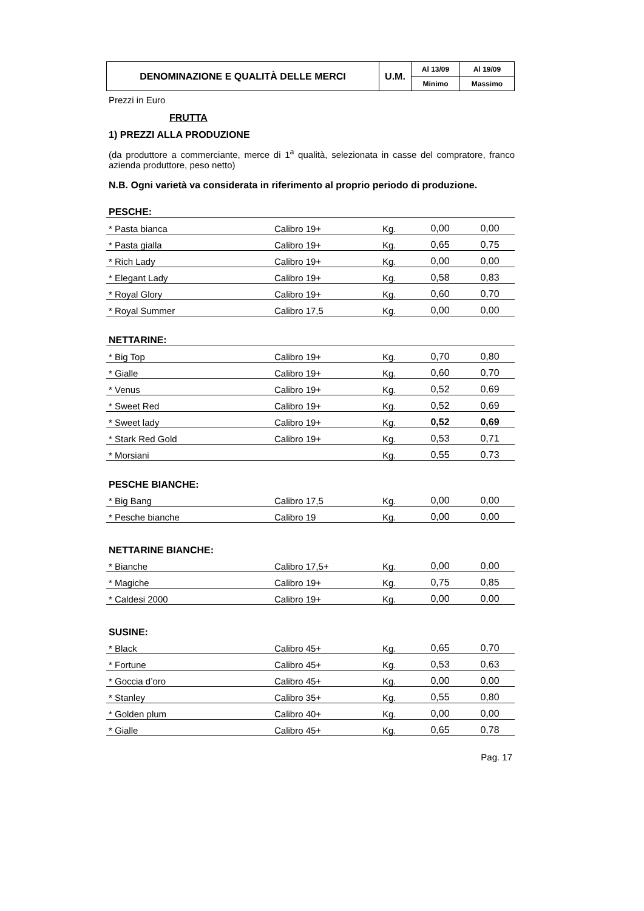| DENOMINAZIONE E QUALITÀ DELLE MERCI | U.M. | Al 13/09 | Al 19/09 |
| | | Minimo | Massimo |
Prezzi in Euro
FRUTTA
1) PREZZI ALLA PRODUZIONE
(da produttore a commerciante, merce di 1<sup>a</sup> qualità, selezionata in casse del compratore, franco azienda produttore, peso netto)
N.B. Ogni varietà va considerata in riferimento al proprio periodo di produzione.
PESCHE:
| * Pasta bianca | Calibro 19+ | Kg. | 0,00 | 0,00 |
| * Pasta gialla | Calibro 19+ | Kg. | 0,65 | 0,75 |
| * Rich Lady | Calibro 19+ | Kg. | 0,00 | 0,00 |
| * Elegant Lady | Calibro 19+ | Kg. | 0,58 | 0,83 |
| * Royal Glory | Calibro 19+ | Kg. | 0,60 | 0,70 |
| * Royal Summer | Calibro 17,5 | Kg. | 0,00 | 0,00 |
NETTARINE:
| * Big Top | Calibro 19+ | Kg. | 0,70 | 0,80 |
| * Gialle | Calibro 19+ | Kg. | 0,60 | 0,70 |
| * Venus | Calibro 19+ | Kg. | 0,52 | 0,69 |
| * Sweet Red | Calibro 19+ | Kg. | 0,52 | 0,69 |
| * Sweet lady | Calibro 19+ | Kg. | 0,52 | 0,69 |
| * Stark Red Gold | Calibro 19+ | Kg. | 0,53 | 0,71 |
| * Morsiani | | Kg. | 0,55 | 0,73 |
PESCHE BIANCHE:
| * Big Bang | Calibro 17,5 | Kg. | 0,00 | 0,00 |
| * Pesche bianche | Calibro 19 | Kg. | 0,00 | 0,00 |
NETTARINE BIANCHE:
| * Bianche | Calibro 17,5+ | Kg. | 0,00 | 0,00 |
| * Magiche | Calibro 19+ | Kg. | 0,75 | 0,85 |
| * Caldesi 2000 | Calibro 19+ | Kg. | 0,00 | 0,00 |
SUSINE:
| * Black | Calibro 45+ | Kg. | 0,65 | 0,70 |
| * Fortune | Calibro 45+ | Kg. | 0,53 | 0,63 |
| * Goccia d’oro | Calibro 45+ | Kg. | 0,00 | 0,00 |
| * Stanley | Calibro 35+ | Kg. | 0,55 | 0,80 |
| * Golden plum | Calibro 40+ | Kg. | 0,00 | 0,00 |
| * Gialle | Calibro 45+ | Kg. | 0,65 | 0,78 |
Pag. 17